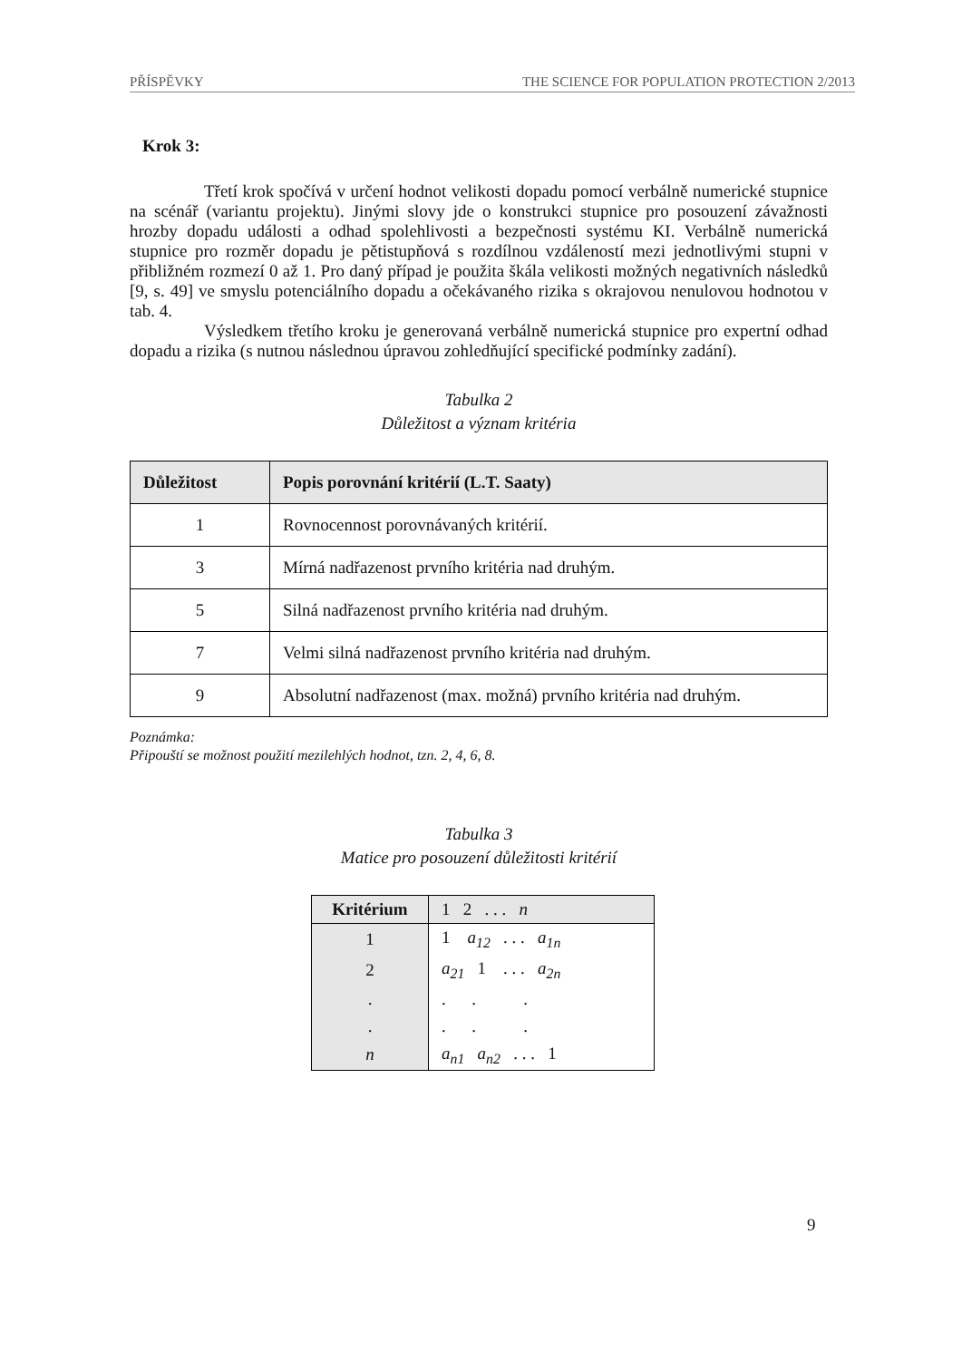PŘÍSPĚVKY THE SCIENCE FOR POPULATION PROTECTION 2/2013
Krok 3:
Třetí krok spočívá v určení hodnot velikosti dopadu pomocí verbálně numerické stupnice na scénář (variantu projektu). Jinými slovy jde o konstrukci stupnice pro posouzení závažnosti hrozby dopadu události a odhad spolehlivosti a bezpečnosti systému KI. Verbálně numerická stupnice pro rozměr dopadu je pětistupňová s rozdílnou vzdáleností mezi jednotlivými stupni v přibližném rozmezí 0 až 1. Pro daný případ je použita škála velikosti možných negativních následků [9, s. 49] ve smyslu potenciálního dopadu a očekávaného rizika s okrajovou nenulovou hodnotou v tab. 4.
Výsledkem třetího kroku je generovaná verbálně numerická stupnice pro expertní odhad dopadu a rizika (s nutnou následnou úpravou zohledňující specifické podmínky zadání).
Tabulka 2
Důležitost a význam kritéria
| Důležitost | Popis porovnání kritérií (L.T. Saaty) |
| --- | --- |
| 1 | Rovnocennost porovnávaných kritérií. |
| 3 | Mírná nadřazenost prvního kritéria nad druhým. |
| 5 | Silná nadřazenost prvního kritéria nad druhým. |
| 7 | Velmi silná nadřazenost prvního kritéria nad druhým. |
| 9 | Absolutní nadřazenost (max. možná) prvního kritéria nad druhým. |
Poznámka:
Připouští se možnost použití mezilehlých hodnot, tzn. 2, 4, 6, 8.
Tabulka 3
Matice pro posouzení důležitosti kritérií
| Kritérium | 1 2 . . . n |
| --- | --- |
| 1 | 1 a<sub>12</sub> . . . a<sub>1n</sub> |
| 2 | a<sub>21</sub> 1 . . . a<sub>2n</sub> |
| . | . . . |
| . | . . . |
| n | a<sub>n1</sub> a<sub>n2</sub> . . . 1 |
9